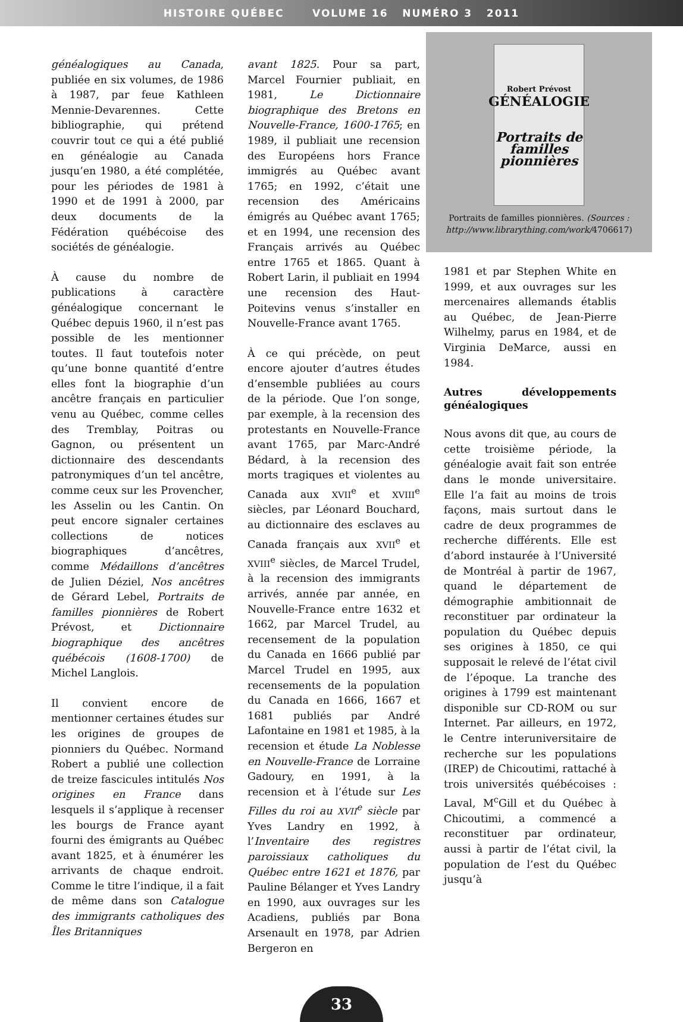HISTOIRE QUÉBEC VOLUME 16 NUMÉRO 3 2011
généalogiques au Canada, publiée en six volumes, de 1986 à 1987, par feue Kathleen Mennie-Devarennes. Cette bibliographie, qui prétend couvrir tout ce qui a été publié en généalogie au Canada jusqu’en 1980, a été complétée, pour les périodes de 1981 à 1990 et de 1991 à 2000, par deux documents de la Fédération québécoise des sociétés de généalogie.
À cause du nombre de publications à caractère généalogique concernant le Québec depuis 1960, il n’est pas possible de les mentionner toutes. Il faut toutefois noter qu’une bonne quantité d’entre elles font la biographie d’un ancêtre français en particulier venu au Québec, comme celles des Tremblay, Poitras ou Gagnon, ou présentent un dictionnaire des descendants patronymiques d’un tel ancêtre, comme ceux sur les Provencher, les Asselin ou les Cantin. On peut encore signaler certaines collections de notices biographiques d’ancêtres, comme Médaillons d’ancêtres de Julien Déziel, Nos ancêtres de Gérard Lebel, Portraits de familles pionnières de Robert Prévost, et Dictionnaire biographique des ancêtres québécois (1608-1700) de Michel Langlois.
Il convient encore de mentionner certaines études sur les origines de groupes de pionniers du Québec. Normand Robert a publié une collection de treize fascicules intitulés Nos origines en France dans lesquels il s’applique à recenser les bourgs de France ayant fourni des émigrants au Québec avant 1825, et à énumérer les arrivants de chaque endroit. Comme le titre l’indique, il a fait de même dans son Catalogue des immigrants catholiques des Îles Britanniques
avant 1825. Pour sa part, Marcel Fournier publiait, en 1981, Le Dictionnaire biographique des Bretons en Nouvelle-France, 1600-1765; en 1989, il publiait une recension des Européens hors France immigrés au Québec avant 1765; en 1992, c’était une recension des Américains émigrés au Québec avant 1765; et en 1994, une recension des Français arrivés au Québec entre 1765 et 1865. Quant à Robert Larin, il publiait en 1994 une recension des Haut-Poitevins venus s’installer en Nouvelle-France avant 1765.
À ce qui précède, on peut encore ajouter d’autres études d’ensemble publiées au cours de la période. Que l’on songe, par exemple, à la recension des protestants en Nouvelle-France avant 1765, par Marc-André Bédard, à la recension des morts tragiques et violentes au Canada aux XVII<sup>e</sup> et XVIII<sup>e</sup> siècles, par Léonard Bouchard, au dictionnaire des esclaves au Canada français aux XVII<sup>e</sup> et XVIII<sup>e</sup> siècles, de Marcel Trudel, à la recension des immigrants arrivés, année par année, en Nouvelle-France entre 1632 et 1662, par Marcel Trudel, au recensement de la population du Canada en 1666 publié par Marcel Trudel en 1995, aux recensements de la population du Canada en 1666, 1667 et 1681 publiés par André Lafontaine en 1981 et 1985, à la recension et étude La Noblesse en Nouvelle-France de Lorraine Gadoury, en 1991, à la recension et à l’étude sur Les Filles du roi au XVII<sup>e</sup> siècle par Yves Landry en 1992, à l’Inventaire des registres paroissiaux catholiques du Québec entre 1621 et 1876, par Pauline Bélanger et Yves Landry en 1990, aux ouvrages sur les Acadiens, publiés par Bona Arsenault en 1978, par Adrien Bergeron en
Robert Prévost
GÉNÉALOGIE
Portraits de familles pionnières
Portraits de familles pionnières. (Sources : http://www.librarything.com/work/4706617)
1981 et par Stephen White en 1999, et aux ouvrages sur les mercenaires allemands établis au Québec, de Jean-Pierre Wilhelmy, parus en 1984, et de Virginia DeMarce, aussi en 1984.
Autres développements généalogiques
Nous avons dit que, au cours de cette troisième période, la généalogie avait fait son entrée dans le monde universitaire. Elle l’a fait au moins de trois façons, mais surtout dans le cadre de deux programmes de recherche différents. Elle est d’abord instaurée à l’Université de Montréal à partir de 1967, quand le département de démographie ambitionnait de reconstituer par ordinateur la population du Québec depuis ses origines à 1850, ce qui supposait le relevé de l’état civil de l’époque. La tranche des origines à 1799 est maintenant disponible sur CD-ROM ou sur Internet. Par ailleurs, en 1972, le Centre interuniversitaire de recherche sur les populations (IREP) de Chicoutimi, rattaché à trois universités québécoises : Laval, M<sup>c</sup>Gill et du Québec à Chicoutimi, a commencé a reconstituer par ordinateur, aussi à partir de l’état civil, la population de l’est du Québec jusqu’à
33